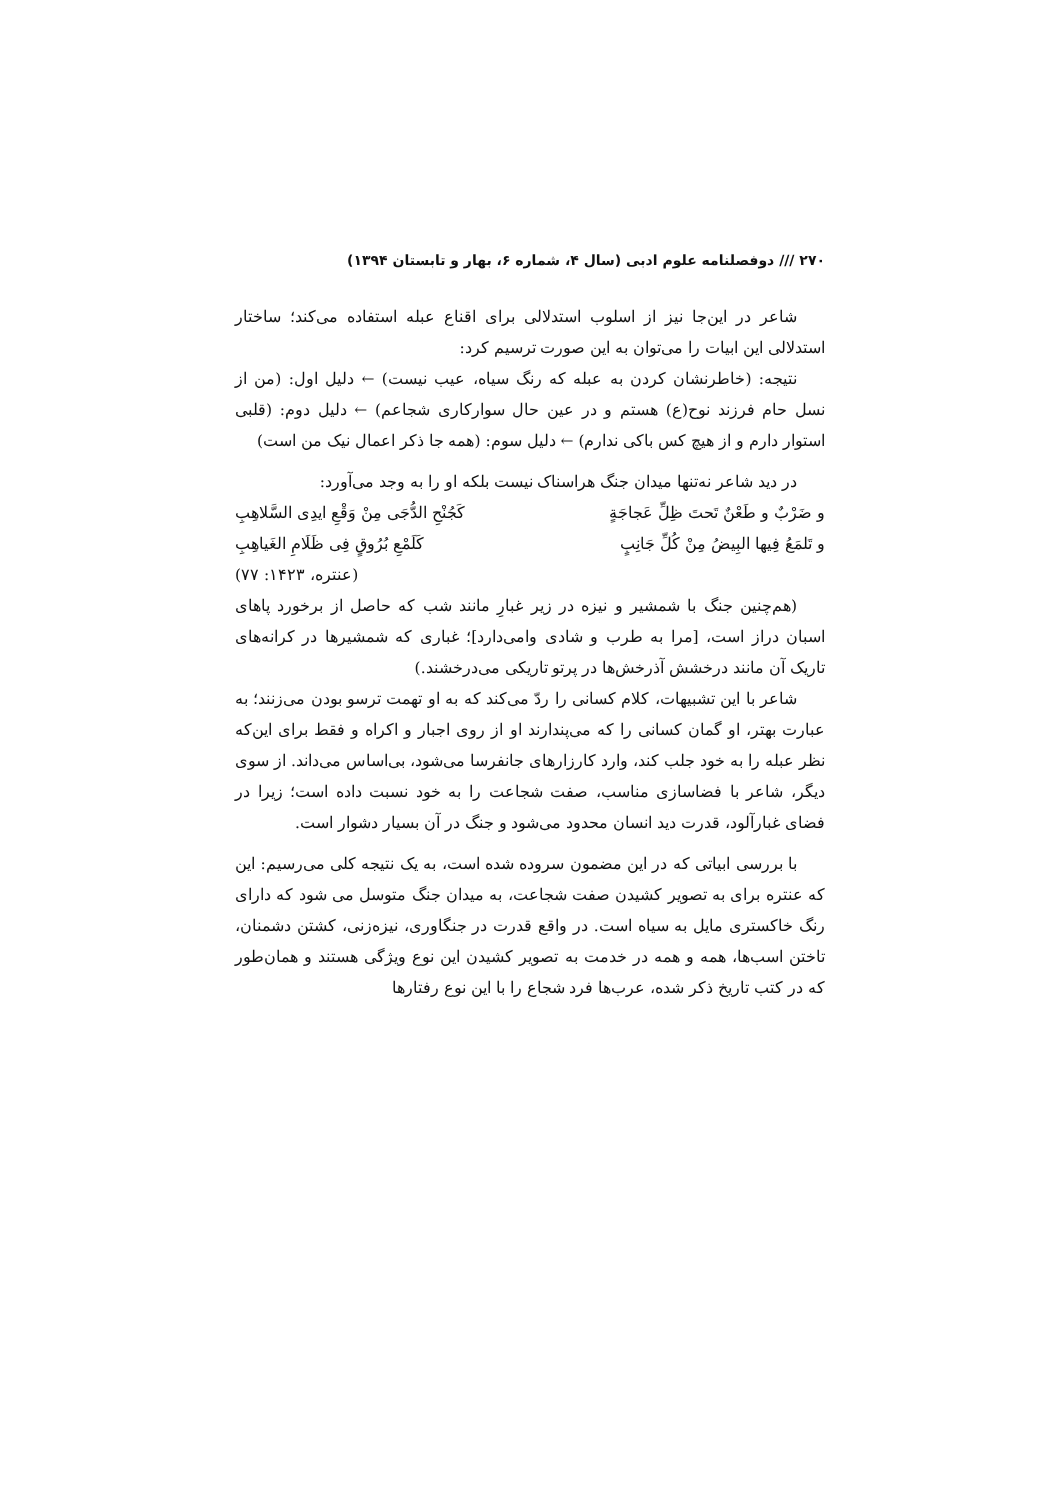۲۷۰ /// دوفصلنامه علوم ادبی (سال ۴، شماره ۶، بهار و تابستان ۱۳۹۴)
شاعر در این‌جا نیز از اسلوب استدلالی برای اقناع عبله استفاده می‌کند؛ ساختار استدلالی این ابیات را می‌توان به این صورت ترسیم کرد:
نتیجه: (خاطرنشان کردن به عبله که رنگ سیاه، عیب نیست) ← دلیل اول: (من از نسل حام فرزند نوح(ع) هستم و در عین حال سوارکاری شجاعم) ← دلیل دوم: (قلبی استوار دارم و از هیچ کس باکی ندارم) ← دلیل سوم: (همه جا ذکر اعمال نیک من است)
در دید شاعر نه‌تنها میدان جنگ هراسناک نیست بلکه او را به وجد می‌آورد:
و ضَرْبٌ و طَعْنٌ تَحتَ ظِلِّ عَجاجَةٍ کَجُنْحِ الدُّجَی مِنْ وَقْعِ ایدِی السَّلاهِبِ
و تَلمَعُ فِیها البِیضُ مِنْ کُلِّ جَانِبٍ کَلَمْعِ بُرُوقٍ فِی ظَلَامِ الغَیاهِبِ
(عنتره، ۱۴۲۳: ۷۷)
(هم‌چنین جنگ با شمشیر و نیزه در زیر غبارِ مانند شب که حاصل از برخورد پاهای اسبان دراز است، [مرا به طرب و شادی وامی‌دارد]؛ غباری که شمشیرها در کرانه‌های تاریک آن مانند درخشش آذرخش‌ها در پرتو تاریکی می‌درخشند.)
شاعر با این تشبیهات، کلام کسانی را ردّ می‌کند که به او تهمت ترسو بودن می‌زنند؛ به عبارت بهتر، او گمان کسانی را که می‌پندارند او از روی اجبار و اکراه و فقط برای این‌که نظر عبله را به خود جلب کند، وارد کارزارهای جانفرسا می‌شود، بی‌اساس می‌داند. از سوی دیگر، شاعر با فضاسازی مناسب، صفت شجاعت را به خود نسبت داده است؛ زیرا در فضای غبارآلود، قدرت دید انسان محدود می‌شود و جنگ در آن بسیار دشوار است.
با بررسی ابیاتی که در این مضمون سروده شده است، به یک نتیجه کلی می‌رسیم: این که عنتره برای به تصویر کشیدن صفت شجاعت، به میدان جنگ متوسل می شود که دارای رنگ خاکستری مایل به سیاه است. در واقع قدرت در جنگاوری، نیزه‌زنی، کشتن دشمنان، تاختن اسب‌ها، همه و همه در خدمت به تصویر کشیدن این نوع ویژگی هستند و همان‌طور که در کتب تاریخ ذکر شده، عرب‌ها فرد شجاع را با این نوع رفتارها